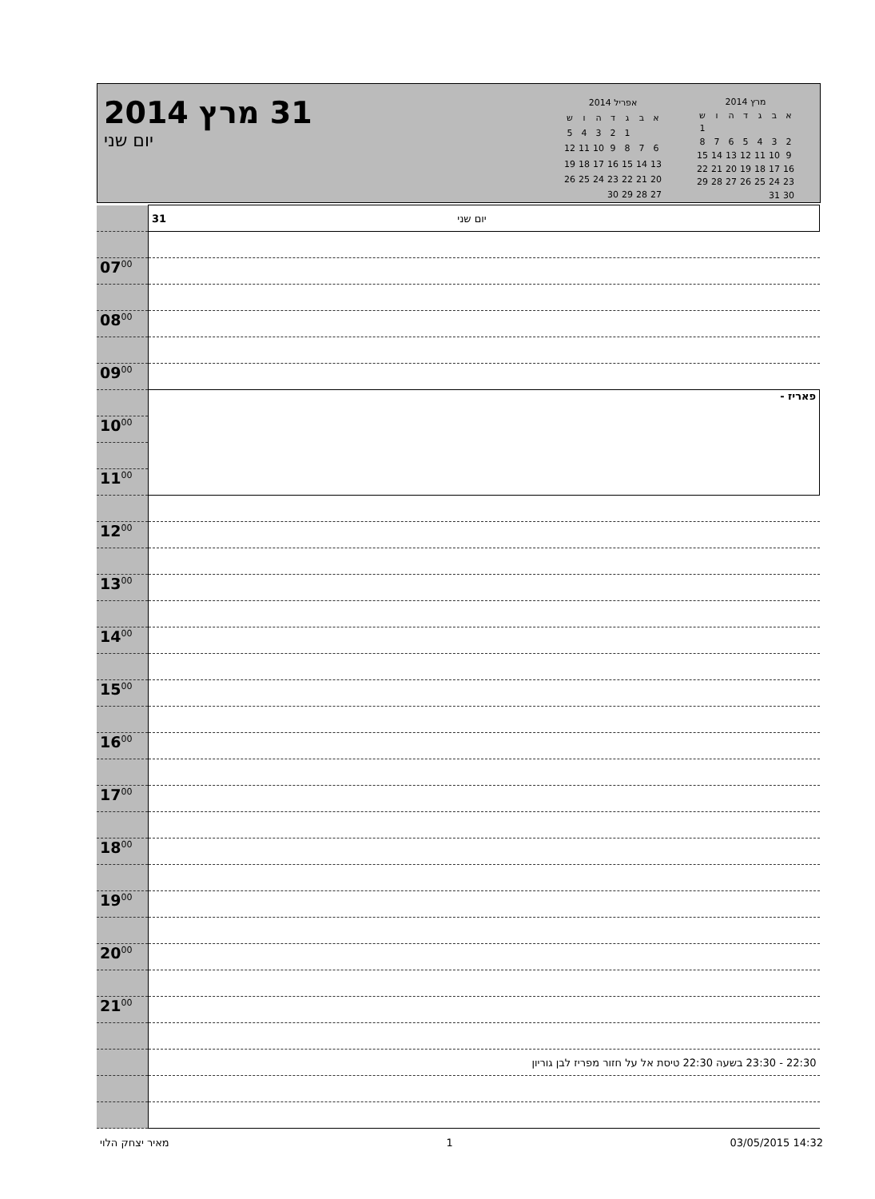31 מרץ 2014
יום שני
| אפריל 2014 | | | | | | |
| --- | --- | --- | --- | --- | --- | --- |
| א | ב | ג | ד | ה | ו | ש |
| | | 1 | 2 | 3 | 4 | 5 |
| 6 | 7 | 8 | 9 | 10 | 11 | 12 |
| 13 | 14 | 15 | 16 | 17 | 18 | 19 |
| 20 | 21 | 22 | 23 | 24 | 25 | 26 |
| 27 | 28 | 29 | 30 | | | |
| מרץ 2014 | | | | | | |
| --- | --- | --- | --- | --- | --- | --- |
| א | ב | ג | ד | ה | ו | ש |
| | | | | | | 1 |
| 2 | 3 | 4 | 5 | 6 | 7 | 8 |
| 9 | 10 | 11 | 12 | 13 | 14 | 15 |
| 16 | 17 | 18 | 19 | 20 | 21 | 22 |
| 23 | 24 | 25 | 26 | 27 | 28 | 29 |
| 30 | 31 | | | | | |
| | 31 יום שני |
| 07<sup>00</sup> | |
| 08<sup>00</sup> | |
| 09<sup>00</sup> | |
| | פאריז - |
| 10<sup>00</sup> | |
| 11<sup>00</sup> | |
| 12<sup>00</sup> | |
| 13<sup>00</sup> | |
| 14<sup>00</sup> | |
| 15<sup>00</sup> | |
| 16<sup>00</sup> | |
| 17<sup>00</sup> | |
| 18<sup>00</sup> | |
| 19<sup>00</sup> | |
| 20<sup>00</sup> | |
| 21<sup>00</sup> | |
| | 22:30 - 23:30 בשעה 22:30 טיסת אל על חזור מפריז לבן גוריון |
מאיר יצחק הלוי 1 03/05/2015 14:32